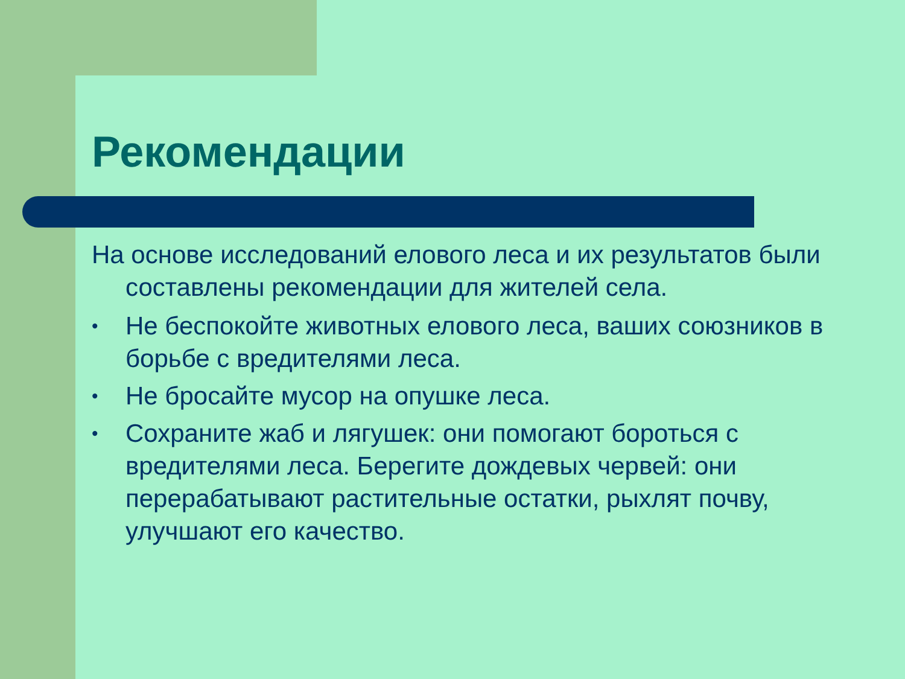Рекомендации
На основе исследований елового леса и их результатов были составлены рекомендации для жителей села.
• Не беспокойте животных елового леса, ваших союзников в борьбе с вредителями леса.
• Не бросайте мусор на опушке леса.
• Сохраните жаб и лягушек: они помогают бороться с вредителями леса. Берегите дождевых червей: они перерабатывают растительные остатки, рыхлят почву, улучшают его качество.